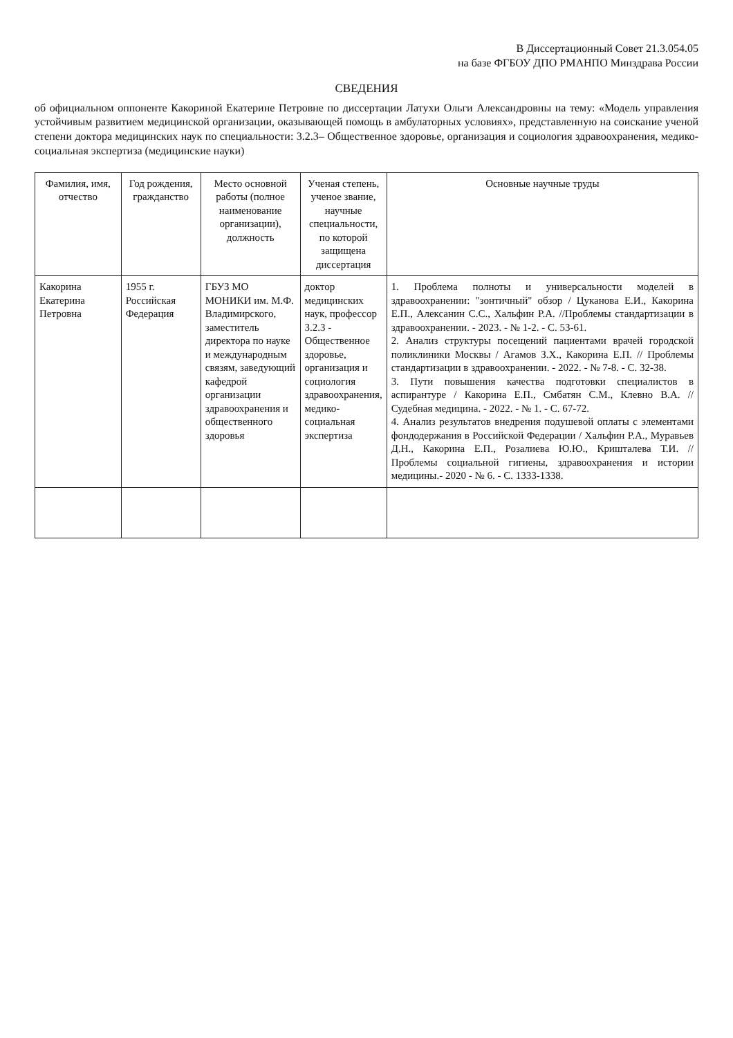В Диссертационный Совет 21.3.054.05
на базе ФГБОУ ДПО РМАНПО Минздрава России
СВЕДЕНИЯ
об официальном оппоненте Какориной Екатерине Петровне по диссертации Латухи Ольги Александровны на тему: «Модель управления устойчивым развитием медицинской организации, оказывающей помощь в амбулаторных условиях», представленную на соискание ученой степени доктора медицинских наук по специальности: 3.2.3– Общественное здоровье, организация и социология здравоохранения, медико-социальная экспертиза (медицинские науки)
| Фамилия, имя, отчество | Год рождения, гражданство | Место основной работы (полное наименование организации), должность | Ученая степень, ученое звание, научные специальности, по которой защищена диссертация | Основные научные труды |
| --- | --- | --- | --- | --- |
| Какорина Екатерина Петровна | 1955 г. Российская Федерация | ГБУЗ МО МОНИКИ им. М.Ф. Владимирского, заместитель директора по науке и международным связям, заведующий кафедрой организации здравоохранения и общественного здоровья | доктор медицинских наук, профессор 3.2.3 - Общественное здоровье, организация и социология здравоохранения, медико-социальная экспертиза | 1. Проблема полноты и универсальности моделей в здравоохранении: "зонтичный" обзор / Цуканова Е.И., Какорина Е.П., Алексанин С.С., Хальфин Р.А. //Проблемы стандартизации в здравоохранении. - 2023. - № 1-2. - С. 53-61. 2. Анализ структуры посещений пациентами врачей городской поликлиники Москвы / Агамов З.Х., Какорина Е.П. // Проблемы стандартизации в здравоохранении. - 2022. - № 7-8. - С. 32-38. 3. Пути повышения качества подготовки специалистов в аспирантуре / Какорина Е.П., Смбатян С.М., Клевно В.А. // Судебная медицина. - 2022. - № 1. - С. 67-72. 4. Анализ результатов внедрения подушевой оплаты с элементами фондодержания в Российской Федерации / Хальфин Р.А., Муравьев Д.Н., Какорина Е.П., Розалиева Ю.Ю., Кришталева Т.И. // Проблемы социальной гигиены, здравоохранения и истории медицины.- 2020 - № 6. - С. 1333-1338. |